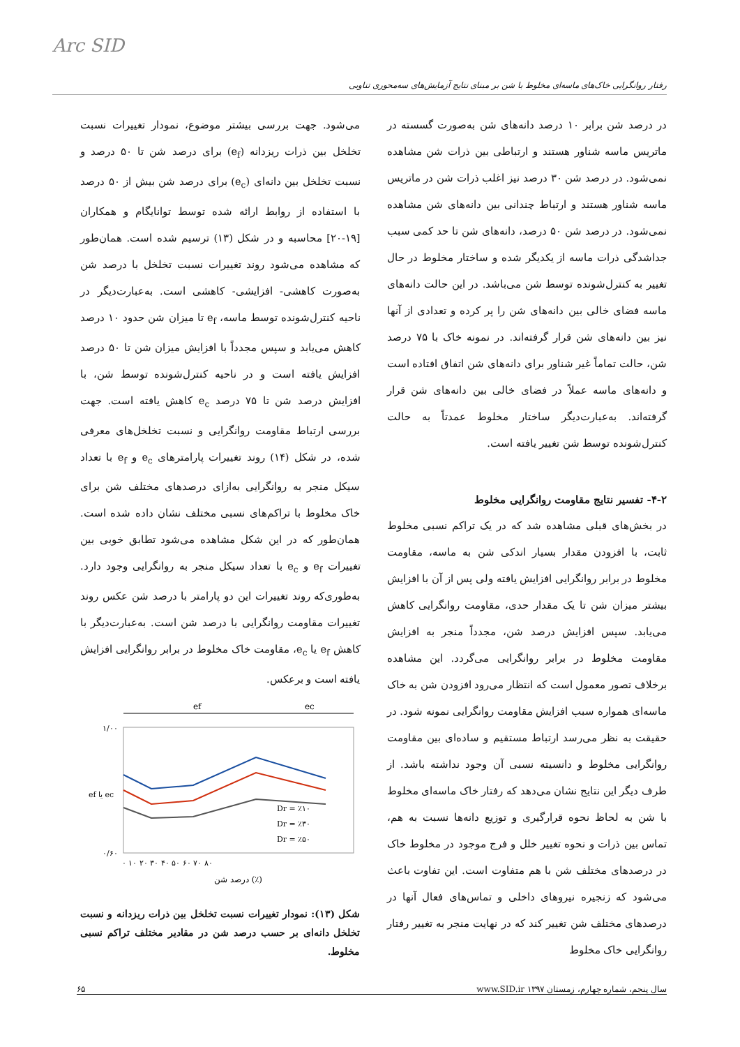Arc SID
رفتار روانگرایی خاک‌های ماسه‌ای مخلوط با شن بر مبنای نتایج آزمایش‌های سه‌محوری تناوبی
در درصد شن برابر ۱۰ درصد دانه‌های شن به‌صورت گسسته در ماتریس ماسه شناور هستند و ارتباطی بین ذرات شن مشاهده نمی‌شود. در درصد شن ۳۰ درصد نیز اغلب ذرات شن در ماتریس ماسه شناور هستند و ارتباط چندانی بین دانه‌های شن مشاهده نمی‌شود. در درصد شن ۵۰ درصد، دانه‌های شن تا حد کمی سبب جداشدگی ذرات ماسه از یکدیگر شده و ساختار مخلوط در حال تغییر به کنترل‌شونده توسط شن می‌باشد. در این حالت دانه‌های ماسه فضای خالی بین دانه‌های شن را پر کرده و تعدادی از آنها نیز بین دانه‌های شن قرار گرفته‌اند. در نمونه خاک با ۷۵ درصد شن، حالت تماماً غیر شناور برای دانه‌های شن اتفاق افتاده است و دانه‌های ماسه عملاً در فضای خالی بین دانه‌های شن قرار گرفته‌اند. به‌عبارت‌دیگر ساختار مخلوط عمدتاً به حالت کنترل‌شونده توسط شن تغییر یافته است.
۴-۲- تفسیر نتایج مقاومت روانگرایی مخلوط
در بخش‌های قبلی مشاهده شد که در یک تراکم نسبی مخلوط ثابت، با افزودن مقدار بسیار اندکی شن به ماسه، مقاومت مخلوط در برابر روانگرایی افزایش یافته ولی پس از آن با افزایش بیشتر میزان شن تا یک مقدار حدی، مقاومت روانگرایی کاهش می‌یابد. سپس افزایش درصد شن، مجدداً منجر به افزایش مقاومت مخلوط در برابر روانگرایی می‌گردد. این مشاهده برخلاف تصور معمول است که انتظار می‌رود افزودن شن به خاک ماسه‌ای همواره سبب افزایش مقاومت روانگرایی نمونه شود. در حقیقت به نظر می‌رسد ارتباط مستقیم و ساده‌ای بین مقاومت روانگرایی مخلوط و دانسیته نسبی آن وجود نداشته باشد. از طرف دیگر این نتایج نشان می‌دهد که رفتار خاک ماسه‌ای مخلوط با شن به لحاظ نحوه قرارگیری و توزیع دانه‌ها نسبت به هم، تماس بین ذرات و نحوه تغییر خلل و فرج موجود در مخلوط خاک در درصدهای مختلف شن با هم متفاوت است. این تفاوت باعث می‌شود که زنجیره نیروهای داخلی و تماس‌های فعال آنها در درصدهای مختلف شن تغییر کند که در نهایت منجر به تغییر رفتار روانگرایی خاک مخلوط
می‌شود. جهت بررسی بیشتر موضوع، نمودار تغییرات نسبت تخلخل بین ذرات ریزدانه (e<sub>f</sub>) برای درصد شن تا ۵۰ درصد و نسبت تخلخل بین دانه‌ای (e<sub>c</sub>) برای درصد شن بیش از ۵۰ درصد با استفاده از روابط ارائه شده توسط توانایگام و همکاران [۱۹-۲۰] محاسبه و در شکل (۱۳) ترسیم شده است. همان‌طور که مشاهده می‌شود روند تغییرات نسبت تخلخل با درصد شن به‌صورت کاهشی- افزایشی- کاهشی است. به‌عبارت‌دیگر در ناحیه کنترل‌شونده توسط ماسه، e<sub>f</sub> تا میزان شن حدود ۱۰ درصد کاهش می‌یابد و سپس مجدداً با افزایش میزان شن تا ۵۰ درصد افزایش یافته است و در ناحیه کنترل‌شونده توسط شن، با افزایش درصد شن تا ۷۵ درصد e<sub>c</sub> کاهش یافته است. جهت بررسی ارتباط مقاومت روانگرایی و نسبت تخلخل‌های معرفی شده، در شکل (۱۴) روند تغییرات پارامترهای e<sub>c</sub> و e<sub>f</sub> با تعداد سیکل منجر به روانگرایی به‌ازای درصدهای مختلف شن برای خاک مخلوط با تراکم‌های نسبی مختلف نشان داده شده است. همان‌طور که در این شکل مشاهده می‌شود تطابق خوبی بین تغییرات e<sub>f</sub> و e<sub>c</sub> با تعداد سیکل منجر به روانگرایی وجود دارد. به‌طوری‌که روند تغییرات این دو پارامتر با درصد شن عکس روند تغییرات مقاومت روانگرایی با درصد شن است. به‌عبارت‌دیگر با کاهش e<sub>f</sub> یا e<sub>c</sub>، مقاومت خاک مخلوط در برابر روانگرایی افزایش یافته است و برعکس.
ef
ec
۱/۰۰
۰/۶۰
Dr = ٪۱۰
Dr = ٪۳۰
Dr = ٪۵۰
۰ ۱۰ ۲۰ ۳۰ ۴۰ ۵۰ ۶۰ ۷۰ ۸۰
درصد شن (٪)
ef یا ec
شکل (۱۳): نمودار تغییرات نسبت تخلخل بین ذرات ریزدانه و نسبت تخلخل دانه‌ای بر حسب درصد شن در مقادیر مختلف تراکم نسبی مخلوط.
سال پنجم، شماره چهارم، زمستان ۱۳۹۷ www.SID.ir ۶۵